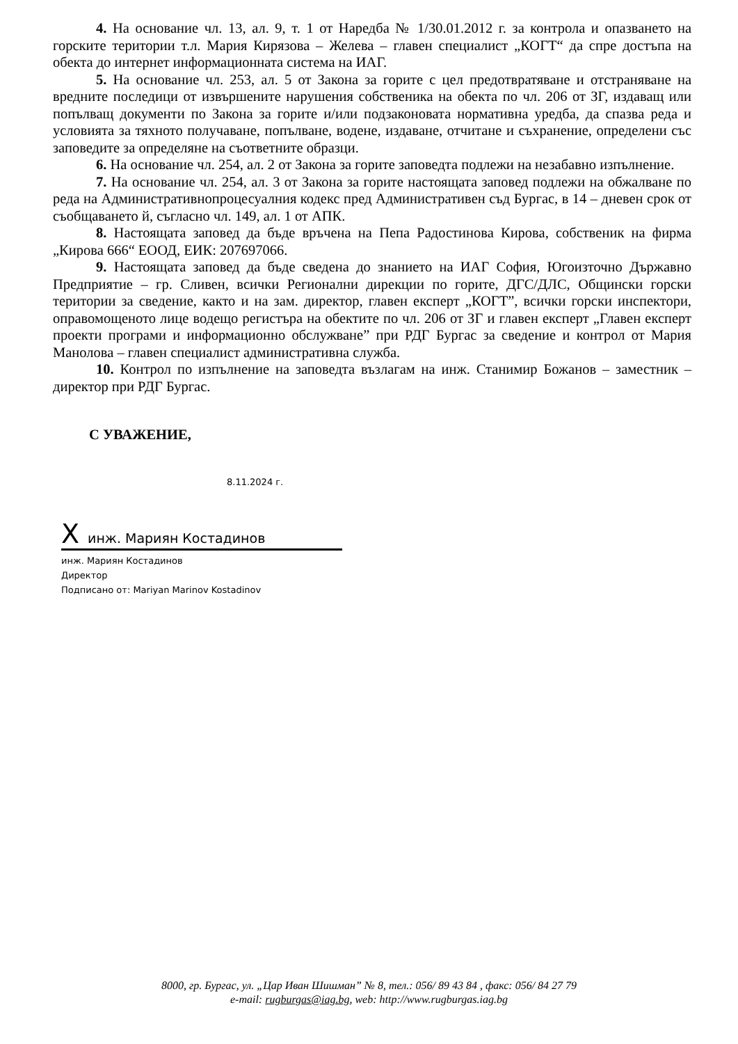4. На основание чл. 13, ал. 9, т. 1 от Наредба № 1/30.01.2012 г. за контрола и опазването на горските територии т.л. Мария Кирязова – Желева – главен специалист „КОГТ“ да спре достъпа на обекта до интернет информационната система на ИАГ.
5. На основание чл. 253, ал. 5 от Закона за горите с цел предотвратяване и отстраняване на вредните последици от извършените нарушения собственика на обекта по чл. 206 от ЗГ, издаващ или попълващ документи по Закона за горите и/или подзаконовата нормативна уредба, да спазва реда и условията за тяхното получаване, попълване, водене, издаване, отчитане и съхранение, определени със заповедите за определяне на съответните образци.
6. На основание чл. 254, ал. 2 от Закона за горите заповедта подлежи на незабавно изпълнение.
7. На основание чл. 254, ал. 3 от Закона за горите настоящата заповед подлежи на обжалване по реда на Административнопроцесуалния кодекс пред Административен съд Бургас, в 14 – дневен срок от съобщаването й, съгласно чл. 149, ал. 1 от АПК.
8. Настоящата заповед да бъде връчена на Пепа Радостинова Кирова, собственик на фирма „Кирова 666“ ЕООД, ЕИК: 207697066.
9. Настоящата заповед да бъде сведена до знанието на ИАГ София, Югоизточно Държавно Предприятие – гр. Сливен, всички Регионални дирекции по горите, ДГС/ДЛС, Общински горски територии за сведение, както и на зам. директор, главен експерт „КОГТ”, всички горски инспектори, оправомощеното лице водещо регистъра на обектите по чл. 206 от ЗГ и главен експерт „Главен експерт проекти програми и информационно обслужване” при РДГ Бургас за сведение и контрол от Мария Манолова – главен специалист административна служба.
10. Контрол по изпълнение на заповедта възлагам на инж. Станимир Божанов – заместник – директор при РДГ Бургас.
С УВАЖЕНИЕ,
8.11.2024 г.
Xинж. Мариян Костадинов
инж. Мариян Костадинов
Директор
Подписано от: Mariyan Marinov Kostadinov
8000, гр. Бургас, ул. „Цар Иван Шишман” № 8, тел.: 056/ 89 43 84 , факс: 056/ 84 27 79
e-mail: rugburgas@iag.bg, web: http://www.rugburgas.iag.bg